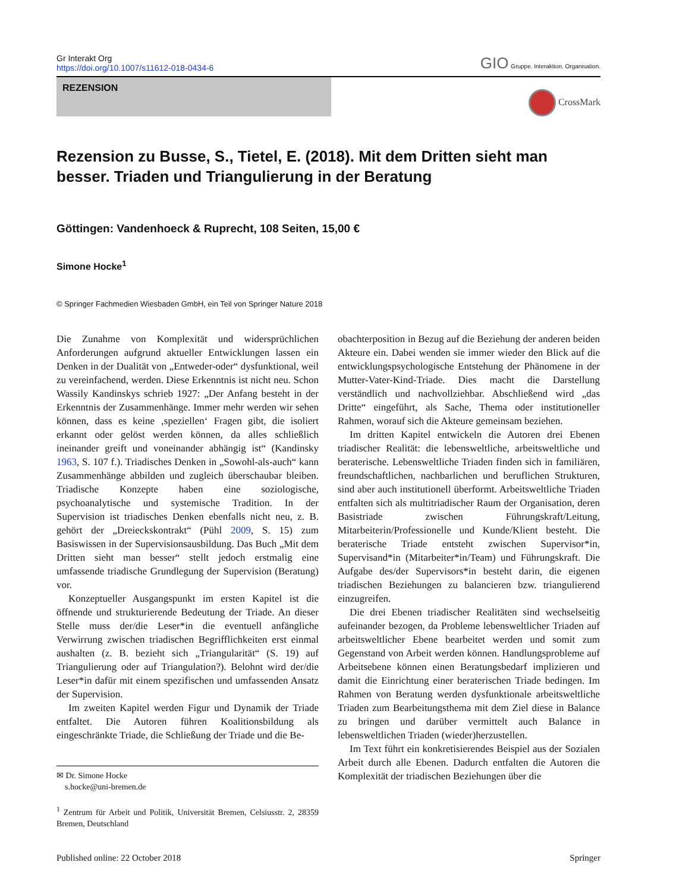Gr Interakt Org
https://doi.org/10.1007/s11612-018-0434-6
GIO Gruppe. Interaktion. Organisation.
REZENSION
CrossMark
Rezension zu Busse, S., Tietel, E. (2018). Mit dem Dritten sieht man besser. Triaden und Triangulierung in der Beratung
Göttingen: Vandenhoeck & Ruprecht, 108 Seiten, 15,00 €
Simone Hocke<sup>1</sup>
© Springer Fachmedien Wiesbaden GmbH, ein Teil von Springer Nature 2018
Die Zunahme von Komplexität und widersprüchlichen Anforderungen aufgrund aktueller Entwicklungen lassen ein Denken in der Dualität von „Entweder-oder“ dysfunktional, weil zu vereinfachend, werden. Diese Erkenntnis ist nicht neu. Schon Wassily Kandinskys schrieb 1927: „Der Anfang besteht in der Erkenntnis der Zusammenhänge. Immer mehr werden wir sehen können, dass es keine ‚speziellen‘ Fragen gibt, die isoliert erkannt oder gelöst werden können, da alles schließlich ineinander greift und voneinander abhängig ist“ (Kandinsky 1963, S. 107 f.). Triadisches Denken in „Sowohl-als-auch“ kann Zusammenhänge abbilden und zugleich überschaubar bleiben. Triadische Konzepte haben eine soziologische, psychoanalytische und systemische Tradition. In der Supervision ist triadisches Denken ebenfalls nicht neu, z. B. gehört der „Dreieckskontrakt“ (Pühl 2009, S. 15) zum Basiswissen in der Supervisionsausbildung. Das Buch „Mit dem Dritten sieht man besser“ stellt jedoch erstmalig eine umfassende triadische Grundlegung der Supervision (Beratung) vor.
Konzeptueller Ausgangspunkt im ersten Kapitel ist die öffnende und strukturierende Bedeutung der Triade. An dieser Stelle muss der/die Leser*in die eventuell anfängliche Verwirrung zwischen triadischen Begrifflichkeiten erst einmal aushalten (z. B. bezieht sich „Triangularität“ (S. 19) auf Triangulierung oder auf Triangulation?). Belohnt wird der/die Leser*in dafür mit einem spezifischen und umfassenden Ansatz der Supervision.
Im zweiten Kapitel werden Figur und Dynamik der Triade entfaltet. Die Autoren führen Koalitionsbildung als eingeschränkte Triade, die Schließung der Triade und die Be-
✉ Dr. Simone Hocke
s.hocke@uni-bremen.de
<sup>1</sup> Zentrum für Arbeit und Politik, Universität Bremen, Celsiusstr. 2, 28359 Bremen, Deutschland
obachterposition in Bezug auf die Beziehung der anderen beiden Akteure ein. Dabei wenden sie immer wieder den Blick auf die entwicklungspsychologische Entstehung der Phänomene in der Mutter-Vater-Kind-Triade. Dies macht die Darstellung verständlich und nachvollziehbar. Abschließend wird „das Dritte“ eingeführt, als Sache, Thema oder institutioneller Rahmen, worauf sich die Akteure gemeinsam beziehen.
Im dritten Kapitel entwickeln die Autoren drei Ebenen triadischer Realität: die lebensweltliche, arbeitsweltliche und beraterische. Lebensweltliche Triaden finden sich in familiären, freundschaftlichen, nachbarlichen und beruflichen Strukturen, sind aber auch institutionell überformt. Arbeitsweltliche Triaden entfalten sich als multitriadischer Raum der Organisation, deren Basistriade zwischen Führungskraft/Leitung, Mitarbeiterin/Professionelle und Kunde/Klient besteht. Die beraterische Triade entsteht zwischen Supervisor*in, Supervisand*in (Mitarbeiter*in/Team) und Führungskraft. Die Aufgabe des/der Supervisors*in besteht darin, die eigenen triadischen Beziehungen zu balancieren bzw. triangulierend einzugreifen.
Die drei Ebenen triadischer Realitäten sind wechselseitig aufeinander bezogen, da Probleme lebensweltlicher Triaden auf arbeitsweltlicher Ebene bearbeitet werden und somit zum Gegenstand von Arbeit werden können. Handlungsprobleme auf Arbeitsebene können einen Beratungsbedarf implizieren und damit die Einrichtung einer beraterischen Triade bedingen. Im Rahmen von Beratung werden dysfunktionale arbeitsweltliche Triaden zum Bearbeitungsthema mit dem Ziel diese in Balance zu bringen und darüber vermittelt auch Balance in lebensweltlichen Triaden (wieder)herzustellen.
Im Text führt ein konkretisierendes Beispiel aus der Sozialen Arbeit durch alle Ebenen. Dadurch entfalten die Autoren die Komplexität der triadischen Beziehungen über die
Published online: 22 October 2018 Springer